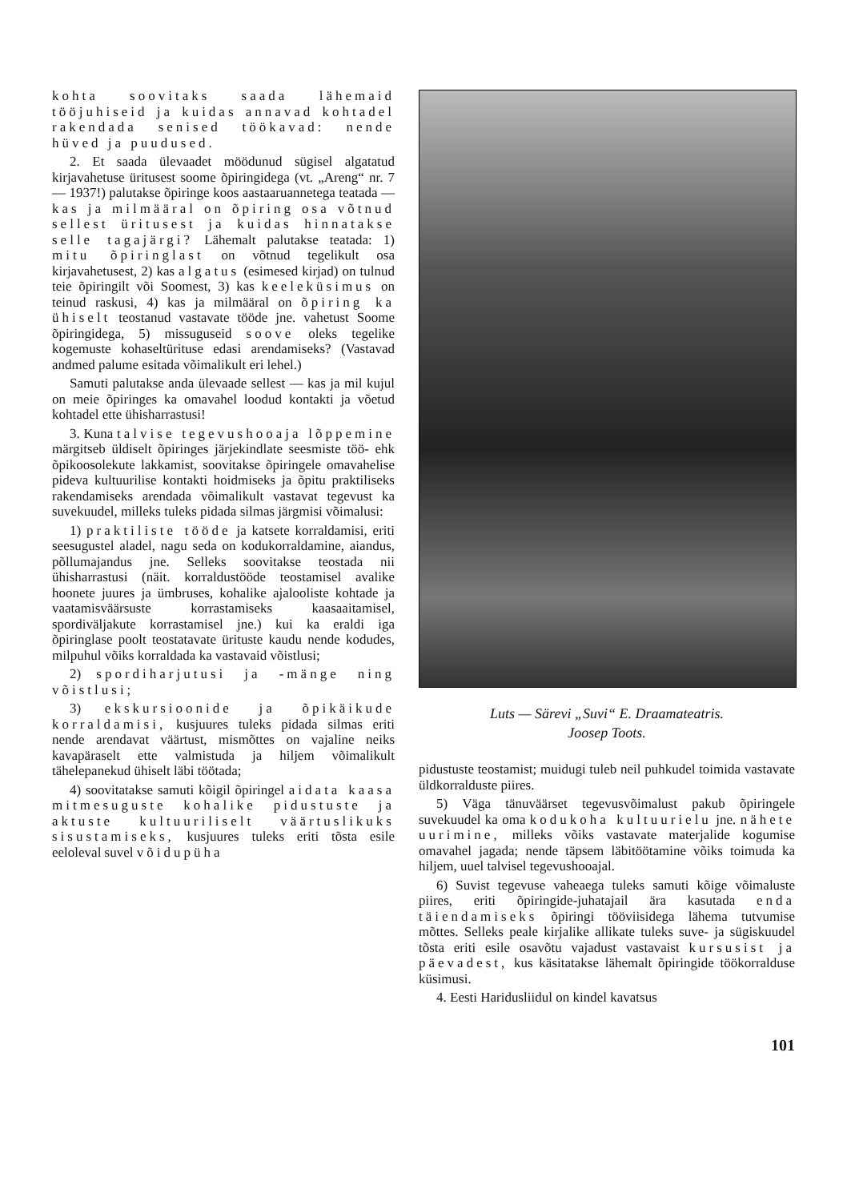kohta soovitaks saada lähemaid tööjuhiseid ja kuidas annavad kohtadel rakendada senised töökavad: nende hüved ja puudused.
2. Et saada ülevaadet möödunud sügisel algatatud kirjavahetuse üritusest soome õpiringidega (vt. „Areng“ nr. 7 — 1937!) palutakse õpiringe koos aastaaruannetega teatada — kas ja milmääral on õpiring osa võtnud sellest üritusest ja kuidas hinnatakse selle tagajärgi? Lähemalt palutakse teatada: 1) mitu õpiringlast on võtnud tegelikult osa kirjavahetusest, 2) kas algatus (esimesed kirjad) on tulnud teie õpiringilt või Soomest, 3) kas keeleküsimus on teinud raskusi, 4) kas ja milmääral on õpiring ka ühiselt teostanud vastavate tööde jne. vahetust Soome õpiringidega, 5) missuguseid soove oleks tegelike kogemuste kohaseltürituse edasi arendamiseks? (Vastavad andmed palume esitada võimalikult eri lehel.)
Samuti palutakse anda ülevaade sellest — kas ja mil kujul on meie õpiringes ka omavahel loodud kontakti ja võetud kohtadel ette ühisharrastusi!
3. Kuna talvise tegevushooaja lõppemine märgitseb üldiselt õpiringes järjekindlate seesmiste töö- ehk õpikoosolekute lakkamist, soovitakse õpiringele omavahelise pideva kultuurilise kontakti hoidmiseks ja õpitu praktiliseks rakendamiseks arendada võimalikult vastavat tegevust ka suvekuudel, milleks tuleks pidada silmas järgmisi võimalusi:
1) praktiliste tööde ja katsete korraldamisi, eriti seesugustel aladel, nagu seda on kodukorraldamine, aiandus, põllumajandus jne. Selleks soovitakse teostada nii ühisharrastusi (näit. korraldustööde teostamisel avalike hoonete juures ja ümbruses, kohalike ajalooliste kohtade ja vaatamisväärsuste korrastamiseks kaasaaitamisel, spordiväljakute korrastamisel jne.) kui ka eraldi iga õpiringlase poolt teostatavate ürituste kaudu nende kodudes, milpuhul võiks korraldada ka vastavaid võistlusi;
2) spordiharjutusi ja -mänge ning võistlusi;
3) ekskursioonide ja õpikäikude korraldamisi, kusjuures tuleks pidada silmas eriti nende arendavat väärtust, mismõttes on vajaline neiks kavapäraselt ette valmistuda ja hiljem võimalikult tähelepanekud ühiselt läbi töötada;
4) soovitatakse samuti kõigil õpiringel aidata kaasa mitmesuguste kohalike pidustuste ja aktuste kultuuriliselt väärtuslikuks sisustamiseks, kusjuures tuleks eriti tõsta esile eeloleval suvel võidupüha
Luts — Särevi „Suvi“ E. Draamateatris.
Joosep Toots.
pidustuste teostamist; muidugi tuleb neil puhkudel toimida vastavate üldkorralduste piires.
5) Väga tänuväärset tegevusvõimalust pakub õpiringele suvekuudel ka oma kodukoha kultuurielu jne. nähete uurimine, milleks võiks vastavate materjalide kogumise omavahel jagada; nende täpsem läbitöötamine võiks toimuda ka hiljem, uuel talvisel tegevushooajal.
6) Suvist tegevuse vaheaega tuleks samuti kõige võimaluste piires, eriti õpiringide-juhatajail ära kasutada enda täiendamiseks õpiringi tööviisidega lähema tutvumise mõttes. Selleks peale kirjalike allikate tuleks suve- ja sügiskuudel tõsta eriti esile osavõtu vajadust vastavaist kursusist ja päevadest, kus käsitatakse lähemalt õpiringide töökorralduse küsimusi.
4. Eesti Haridusliidul on kindel kavatsus
101